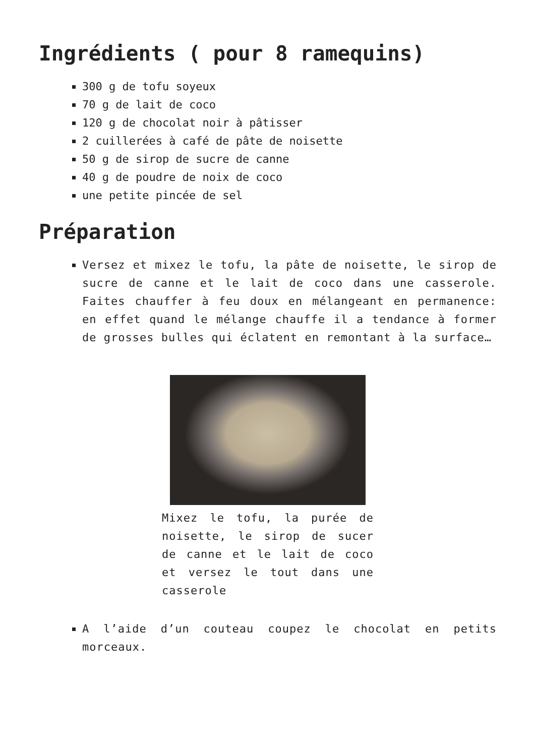Ingrédients ( pour 8 ramequins)
300 g de tofu soyeux
70 g de lait de coco
120 g de chocolat noir à pâtisser
2 cuillerées à café de pâte de noisette
50 g de sirop de sucre de canne
40 g de poudre de noix de coco
une petite pincée de sel
Préparation
Versez et mixez le tofu, la pâte de noisette, le sirop de sucre de canne et le lait de coco dans une casserole. Faites chauffer à feu doux en mélangeant en permanence: en effet quand le mélange chauffe il a tendance à former de grosses bulles qui éclatent en remontant à la surface…
Mixez le tofu, la purée de noisette, le sirop de sucer de canne et le lait de coco et versez le tout dans une casserole
A l’aide d’un couteau coupez le chocolat en petits morceaux.